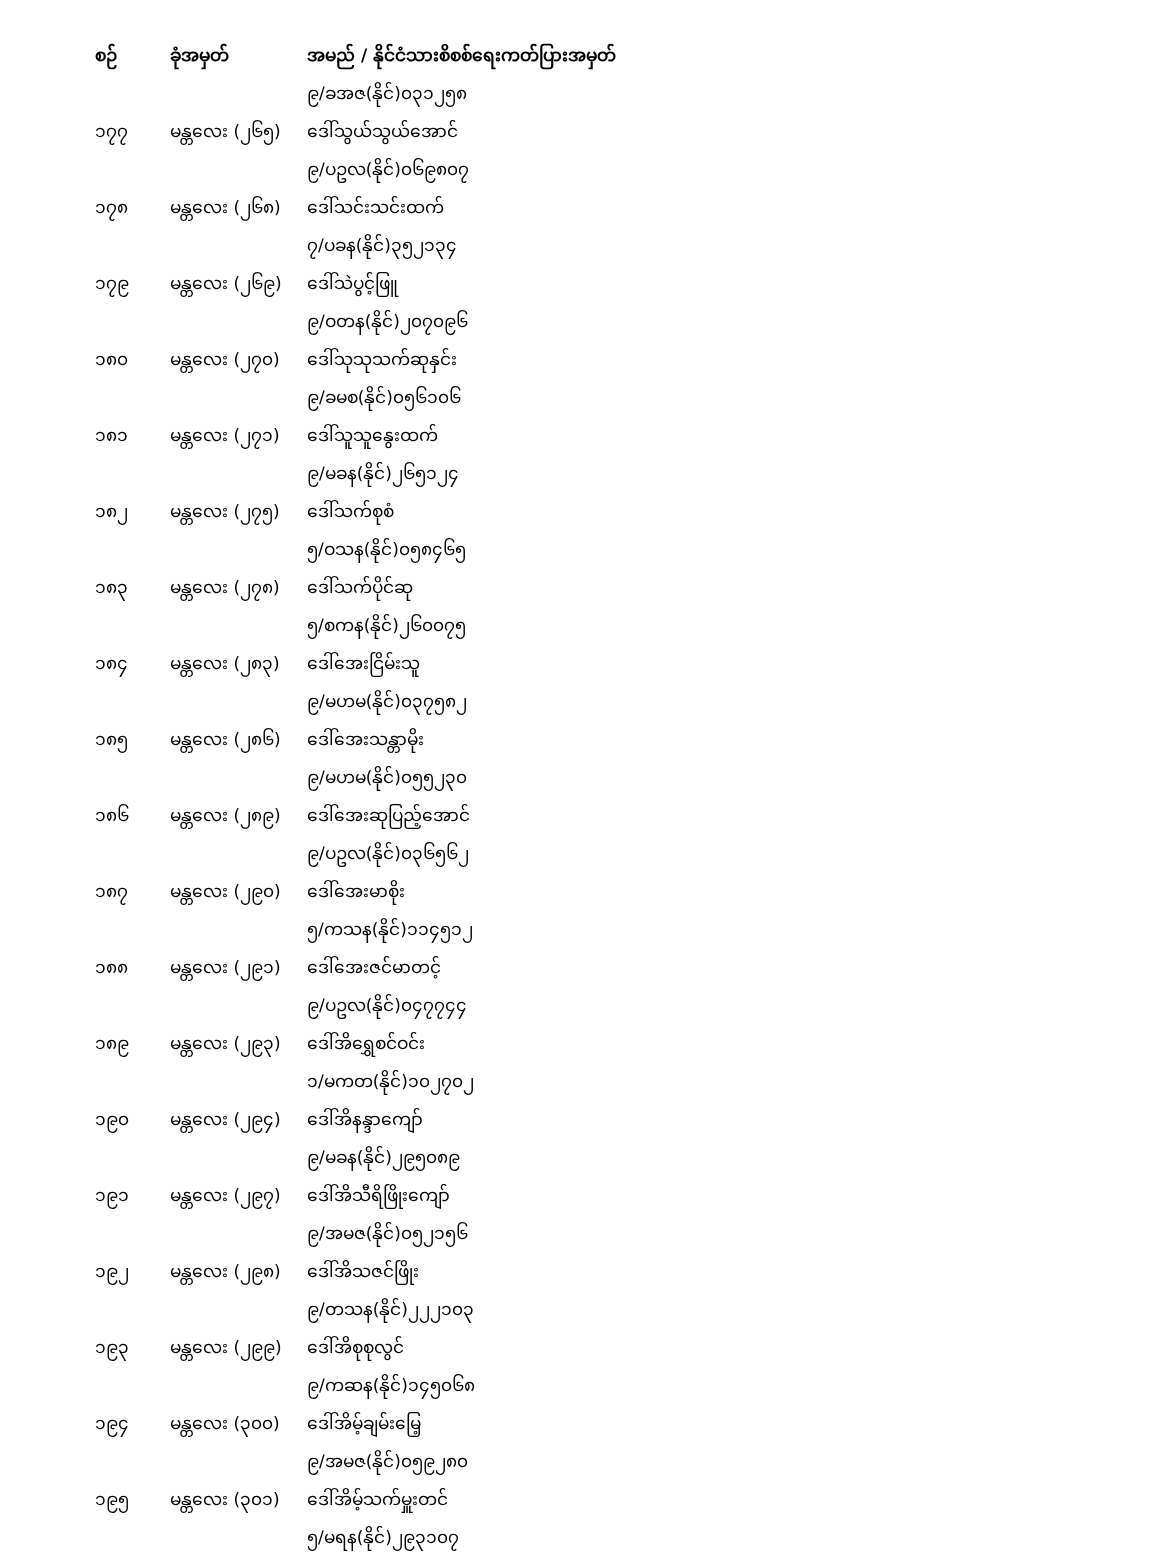| စဉ် | ခုံအမှတ် | အမည် / နိုင်ငံသားစိစစ်ရေးကတ်ပြားအမှတ် |
| --- | --- | --- |
| | | ၉/ခအဇ(နိုင်)၀၃၁၂၅၈ |
| ၁၇၇ | မန္တလေး (၂၆၅) | ဒေါ်သွယ်သွယ်အောင် |
| | | ၉/ပဥလ(နိုင်)၀၆၉၈၀၇ |
| ၁၇၈ | မန္တလေး (၂၆၈) | ဒေါ်သင်းသင်းထက် |
| | | ၇/ပခန(နိုင်)၃၅၂၁၃၄ |
| ၁၇၉ | မန္တလေး (၂၆၉) | ဒေါ်သဲပွင့်ဖြူ |
| | | ၉/ဝတန(နိုင်)၂၀၇၀၉၆ |
| ၁၈၀ | မန္တလေး (၂၇၀) | ဒေါ်သုသုသက်ဆုနှင်း |
| | | ၉/ခမစ(နိုင်)၀၅၆၁၀၆ |
| ၁၈၁ | မန္တလေး (၂၇၁) | ဒေါ်သူသူနွေးထက် |
| | | ၉/မခန(နိုင်)၂၆၅၁၂၄ |
| ၁၈၂ | မန္တလေး (၂၇၅) | ဒေါ်သက်စုစံ |
| | | ၅/ဝသန(နိုင်)၀၅၈၄၆၅ |
| ၁၈၃ | မန္တလေး (၂၇၈) | ဒေါ်သက်ပိုင်ဆု |
| | | ၅/စကန(နိုင်)၂၆၀၀၇၅ |
| ၁၈၄ | မန္တလေး (၂၈၃) | ဒေါ်အေးငြိမ်းသူ |
| | | ၉/မဟမ(နိုင်)၀၃၇၅၈၂ |
| ၁၈၅ | မန္တလေး (၂၈၆) | ဒေါ်အေးသန္တာမိုး |
| | | ၉/မဟမ(နိုင်)၀၅၅၂၃၀ |
| ၁၈၆ | မန္တလေး (၂၈၉) | ဒေါ်အေးဆုပြည့်အောင် |
| | | ၉/ပဥလ(နိုင်)၀၃၆၅၆၂ |
| ၁၈၇ | မန္တလေး (၂၉၀) | ဒေါ်အေးမာစိုး |
| | | ၅/ကသန(နိုင်)၁၁၄၅၁၂ |
| ၁၈၈ | မန္တလေး (၂၉၁) | ဒေါ်အေးဇင်မာတင့် |
| | | ၉/ပဥလ(နိုင်)၀၄၇၇၄၄ |
| ၁၈၉ | မန္တလေး (၂၉၃) | ဒေါ်အိရွှေစင်ဝင်း |
| | | ၁/မကတ(နိုင်)၁၀၂၇၀၂ |
| ၁၉၀ | မန္တလေး (၂၉၄) | ဒေါ်အိနန္ဒာကျော် |
| | | ၉/မခန(နိုင်)၂၉၅၀၈၉ |
| ၁၉၁ | မန္တလေး (၂၉၇) | ဒေါ်အိသီရိဖြိုးကျော် |
| | | ၉/အမဇ(နိုင်)၀၅၂၁၅၆ |
| ၁၉၂ | မန္တလေး (၂၉၈) | ဒေါ်အိသဇင်ဖြိုး |
| | | ၉/တသန(နိုင်)၂၂၂၁၀၃ |
| ၁၉၃ | မန္တလေး (၂၉၉) | ဒေါ်အိစုစုလွင် |
| | | ၉/ကဆန(နိုင်)၁၄၅၀၆၈ |
| ၁၉၄ | မန္တလေး (၃၀၀) | ဒေါ်အိမ့်ချမ်းမြေ့ |
| | | ၉/အမဇ(နိုင်)၀၅၉၂၈၀ |
| ၁၉၅ | မန္တလေး (၃၀၁) | ဒေါ်အိမ့်သက်မှူးတင် |
| | | ၅/မရန(နိုင်)၂၉၃၁၀၇ |